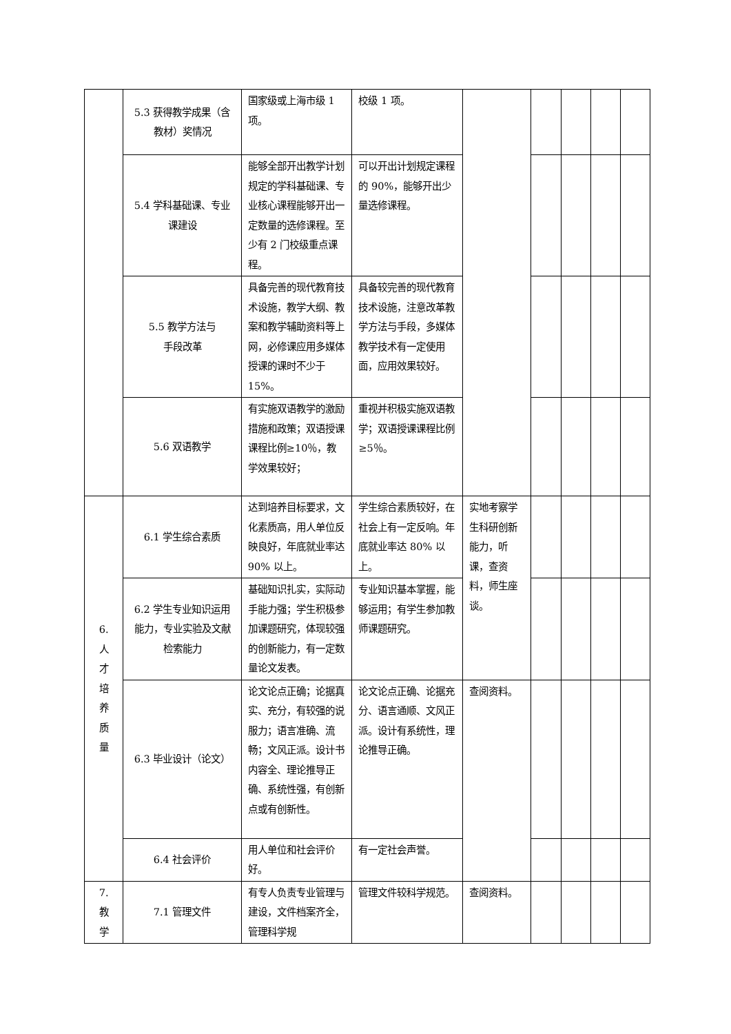| | 5.3 获得教学成果（含教材）奖情况 | 国家级或上海市级 1 项。 | 校级 1 项。 | | | | | |
| | 5.4 学科基础课、专业课建设 | 能够全部开出教学计划规定的学科基础课、专业核心课程能够开出一定数量的选修课程。至少有 2 门校级重点课程。 | 可以开出计划规定课程的 90%，能够开出少量选修课程。 | | | | | |
| | 5.5 教学方法与 手段改革 | 具备完善的现代教育技术设施，教学大纲、教案和教学辅助资料等上网，必修课应用多媒体授课的课时不少于 15%。 | 具备较完善的现代教育技术设施，注意改革教学方法与手段，多媒体教学技术有一定使用面，应用效果较好。 | | | | | |
| | 5.6 双语教学 | 有实施双语教学的激励措施和政策；双语授课课程比例≥10％，教学效果较好； | 重视并积极实施双语教学；双语授课课程比例≥5％。 | | | | | |
| 6. 人 才 培 养 质 量 | 6.1 学生综合素质 | 达到培养目标要求，文化素质高，用人单位反映良好，年底就业率达 90% 以上。 | 学生综合素质较好，在社会上有一定反响。年底就业率达 80% 以上。 | 实地考察学生科研创新能力，听课，查资料，师生座谈。 | | | | |
| | 6.2 学生专业知识运用能力，专业实验及文献检索能力 | 基础知识扎实，实际动手能力强；学生积极参加课题研究，体现较强的创新能力，有一定数量论文发表。 | 专业知识基本掌握，能够运用；有学生参加教师课题研究。 | | | | | |
| | 6.3 毕业设计（论文） | 论文论点正确；论据真实、充分，有较强的说服力；语言准确、流畅；文风正派。设计书内容全、理论推导正确、系统性强，有创新点或有创新性。 | 论文论点正确、论据充分、语言通顺、文风正派。设计有系统性，理论推导正确。 | 查阅资料。 | | | | |
| | 6.4 社会评价 | 用人单位和社会评价好。 | 有一定社会声誉。 | | | | | |
| 7. 教 学 | 7.1 管理文件 | 有专人负责专业管理与建设，文件档案齐全，管理科学规 | 管理文件较科学规范。 | 查阅资料。 | | | | |